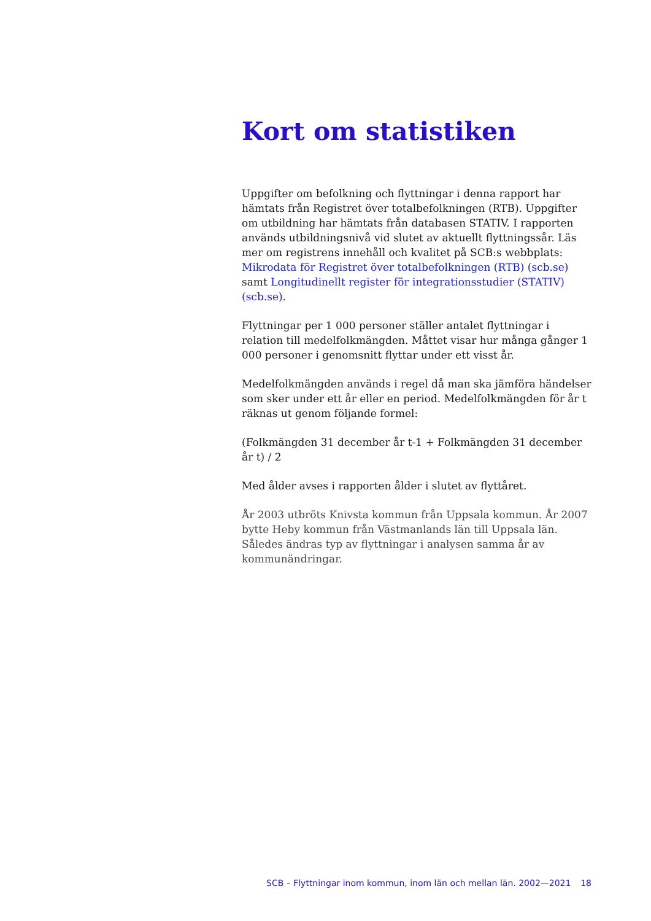Kort om statistiken
Uppgifter om befolkning och flyttningar i denna rapport har hämtats från Registret över totalbefolkningen (RTB). Uppgifter om utbildning har hämtats från databasen STATIV. I rapporten används utbildnings­nivå vid slutet av aktuellt flyttningssår. Läs mer om registrens innehåll och kvalitet på SCB:s webbplats: Mikrodata för Registret över totalbefolkningen (RTB) (scb.se) samt Longitudinellt register för integrationsstudier (STATIV) (scb.se).
Flyttningar per 1 000 personer ställer antalet flyttningar i relation till medelfolkmängden. Måttet visar hur många gånger 1 000 personer i genomsnitt flyttar under ett visst år.
Medelfolkmängden används i regel då man ska jämföra händelser som sker under ett år eller en period. Medelfolkmängden för år t räknas ut genom följande formel:
(Folkmängden 31 december år t-1 + Folkmängden 31 december år t) / 2
Med ålder avses i rapporten ålder i slutet av flyttåret.
År 2003 utbröts Knivsta kommun från Uppsala kommun. År 2007 bytte Heby kommun från Västmanlands län till Uppsala län. Således ändras typ av flyttningar i analysen samma år av kommunändringar.
SCB – Flyttningar inom kommun, inom län och mellan län. 2002—2021 18